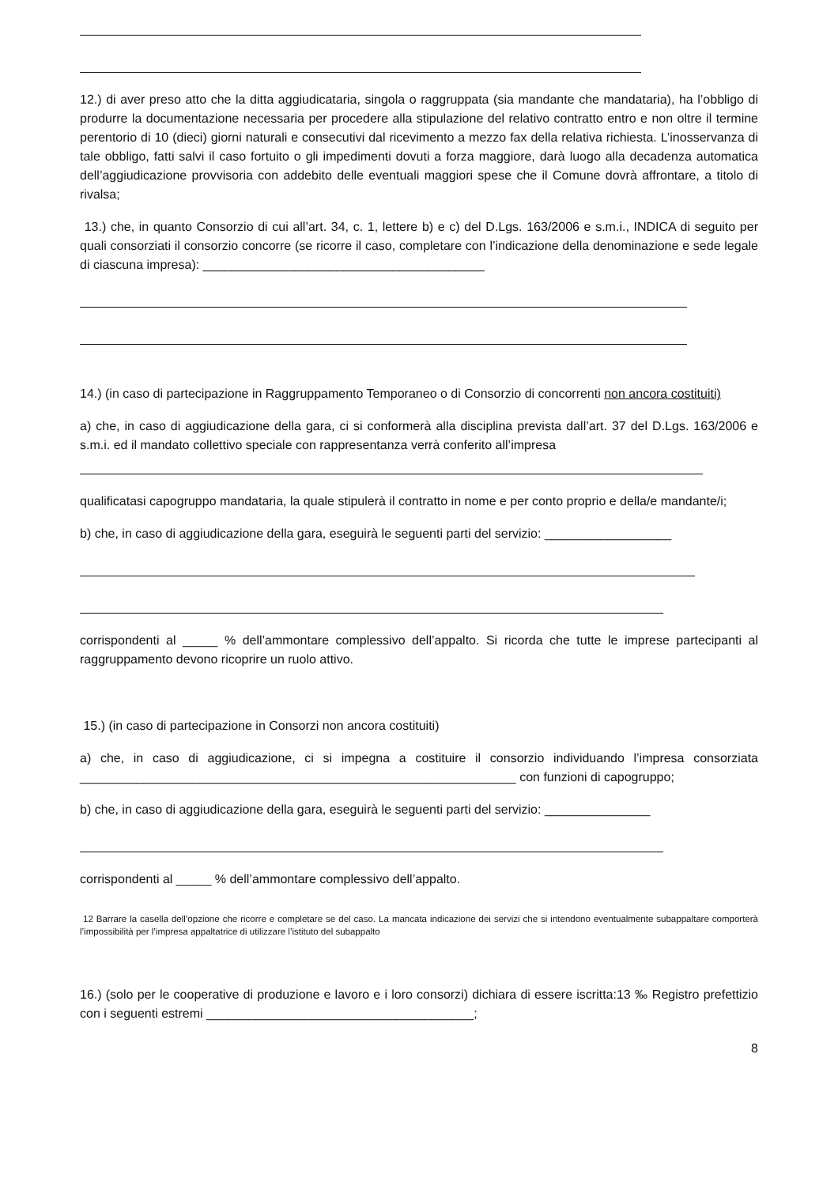12.) di aver preso atto che la ditta aggiudicataria, singola o raggruppata (sia mandante che mandataria), ha l’obbligo di produrre la documentazione necessaria per procedere alla stipulazione del relativo contratto entro e non oltre il termine perentorio di 10 (dieci) giorni naturali e consecutivi dal ricevimento a mezzo fax della relativa richiesta. L’inosservanza di tale obbligo, fatti salvi il caso fortuito o gli impedimenti dovuti a forza maggiore, darà luogo alla decadenza automatica dell’aggiudicazione provvisoria con addebito delle eventuali maggiori spese che il Comune dovrà affrontare, a titolo di rivalsa;
13.) che, in quanto Consorzio di cui all’art. 34, c. 1, lettere b) e c) del D.Lgs. 163/2006 e s.m.i., INDICA di seguito per quali consorziati il consorzio concorre (se ricorre il caso, completare con l’indicazione della denominazione e sede legale di ciascuna impresa): ________________________________________
14.) (in caso di partecipazione in Raggruppamento Temporaneo o di Consorzio di concorrenti non ancora costituiti)
a) che, in caso di aggiudicazione della gara, ci si conformerà alla disciplina prevista dall’art. 37 del D.Lgs. 163/2006 e s.m.i. ed il mandato collettivo speciale con rappresentanza verrà conferito all’impresa
qualificatasi capogruppo mandataria, la quale stipulerà il contratto in nome e per conto proprio e della/e mandante/i;
b) che, in caso di aggiudicazione della gara, eseguirà le seguenti parti del servizio: __________________
corrispondenti al _____ % dell’ammontare complessivo dell’appalto. Si ricorda che tutte le imprese partecipanti al raggruppamento devono ricoprire un ruolo attivo.
15.) (in caso di partecipazione in Consorzi non ancora costituiti)
a) che, in caso di aggiudicazione, ci si impegna a costituire il consorzio individuando l’impresa consorziata ______________________________________________________________ con funzioni di capogruppo;
b) che, in caso di aggiudicazione della gara, eseguirà le seguenti parti del servizio: _______________
corrispondenti al _____ % dell’ammontare complessivo dell’appalto.
12 Barrare la casella dell’opzione che ricorre e completare se del caso. La mancata indicazione dei servizi che si intendono eventualmente subappaltare comporterà l’impossibilità per l’impresa appaltatrice di utilizzare l’istituto del subappalto
16.) (solo per le cooperative di produzione e lavoro e i loro consorzi) dichiara di essere iscritta:13 ‰ Registro prefettizio con i seguenti estremi ______________________________________;
8